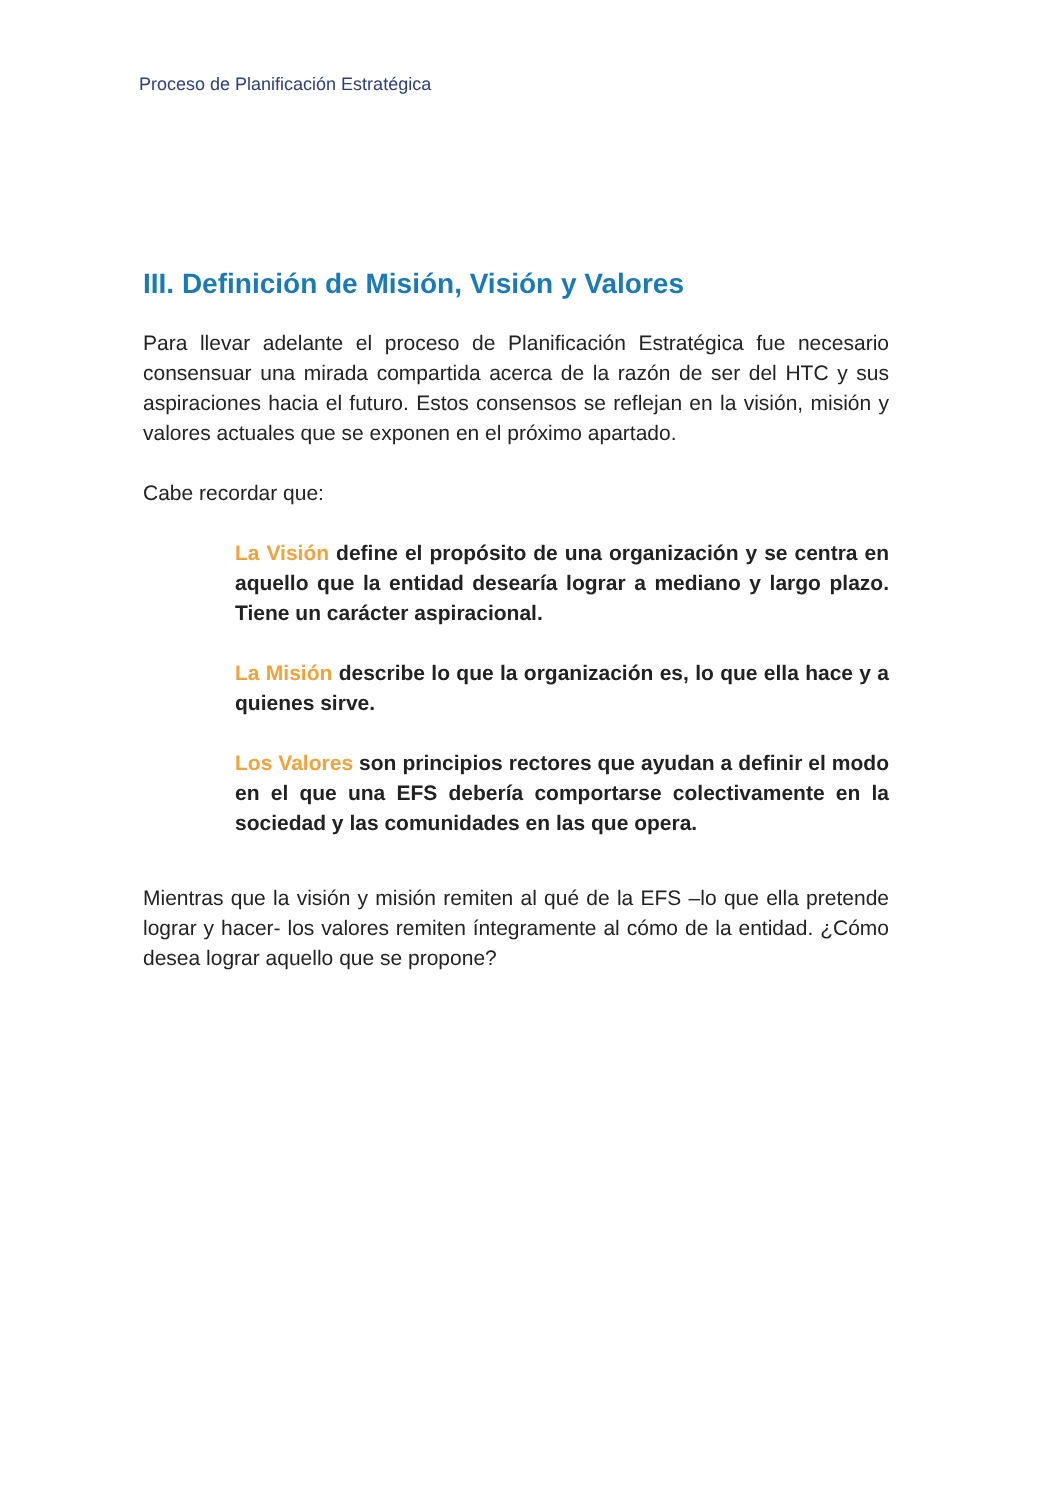Proceso de Planificación Estratégica
III. Definición de Misión, Visión y Valores
Para llevar adelante el proceso de Planificación Estratégica fue necesario consensuar una mirada compartida acerca de la razón de ser del HTC y sus aspiraciones hacia el futuro. Estos consensos se reflejan en la visión, misión y valores actuales que se exponen en el próximo apartado.
Cabe recordar que:
La Visión define el propósito de una organización y se centra en aquello que la entidad desearía lograr a mediano y largo plazo. Tiene un carácter aspiracional.
La Misión describe lo que la organización es, lo que ella hace y a quienes sirve.
Los Valores son principios rectores que ayudan a definir el modo en el que una EFS debería comportarse colectivamente en la sociedad y las comunidades en las que opera.
Mientras que la visión y misión remiten al qué de la EFS –lo que ella pretende lograr y hacer- los valores remiten íntegramente al cómo de la entidad. ¿Cómo desea lograr aquello que se propone?